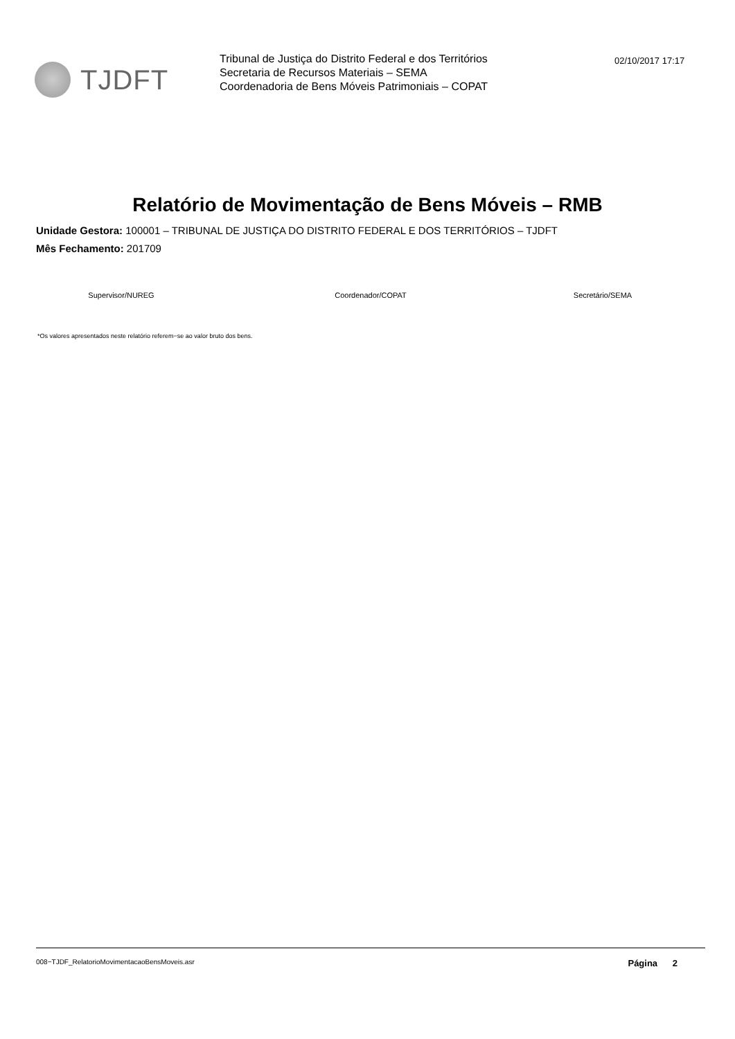TJDFT
Tribunal de Justiça do Distrito Federal e dos Territórios
Secretaria de Recursos Materiais – SEMA
Coordenadoria de Bens Móveis Patrimoniais – COPAT
02/10/2017 17:17
Relatório de Movimentação de Bens Móveis – RMB
Unidade Gestora: 100001 – TRIBUNAL DE JUSTIÇA DO DISTRITO FEDERAL E DOS TERRITÓRIOS – TJDFT
Mês Fechamento: 201709
Supervisor/NUREG Coordenador/COPAT Secretário/SEMA
*Os valores apresentados neste relatório referem−se ao valor bruto dos bens.
008−TJDF_RelatorioMovimentacaoBensMoveis.asr Página 2